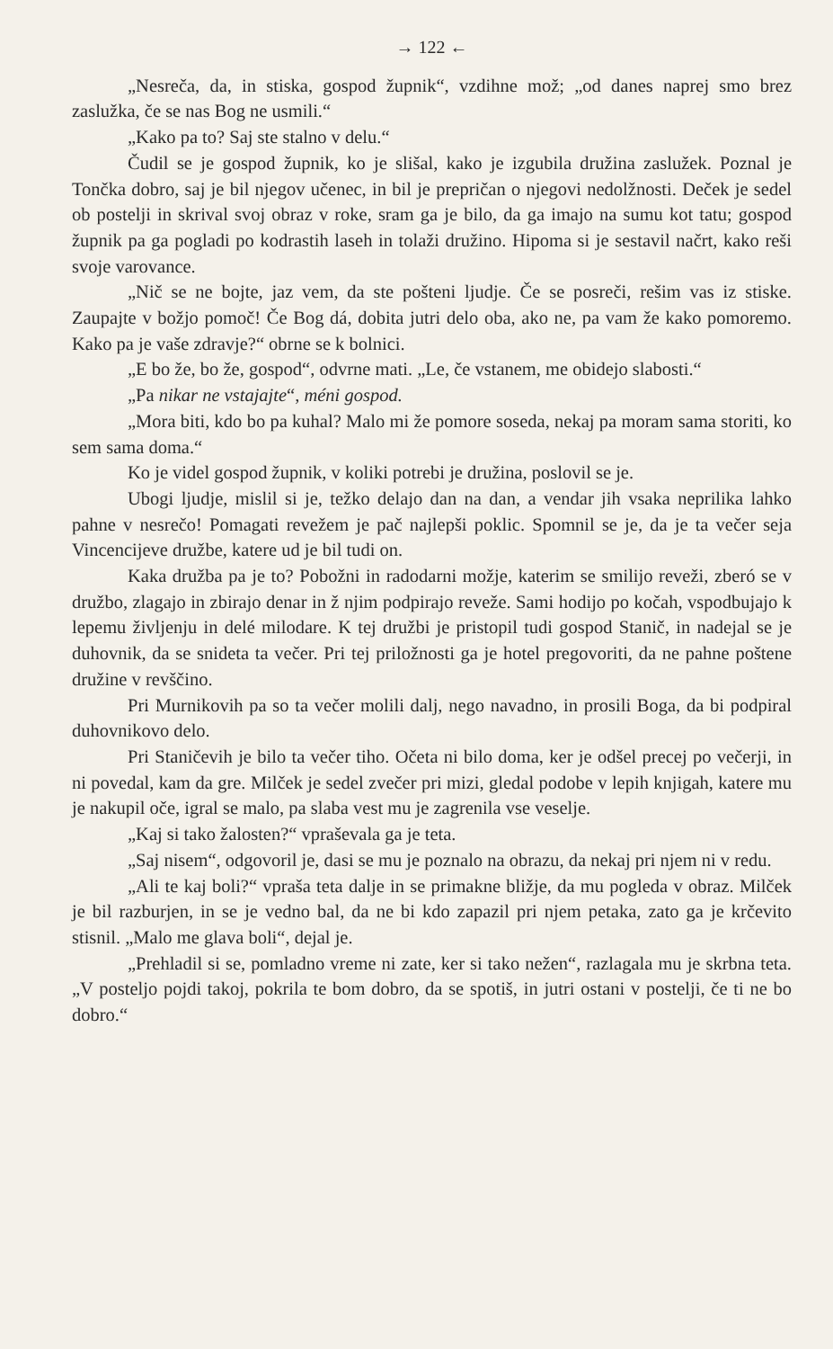→ 122 ←
„Nesreča, da, in stiska, gospod župnik“, vzdihne mož; „od danes naprej smo brez zaslužka, če se nas Bog ne usmili.“
„Kako pa to? Saj ste stalno v delu.“
Čudil se je gospod župnik, ko je slišal, kako je izgubila družina zaslužek. Poznal je Tončka dobro, saj je bil njegov učenec, in bil je prepričan o njegovi nedolžnosti. Deček je sedel ob postelji in skrival svoj obraz v roke, sram ga je bilo, da ga imajo na sumu kot tatu; gospod župnik pa ga pogladi po kodrastih laseh in tolaži družino. Hipoma si je sestavil načrt, kako reši svoje varovance.
„Nič se ne bojte, jaz vem, da ste pošteni ljudje. Če se posreči, rešim vas iz stiske. Zaupajte v božjo pomoč! Če Bog dá, dobita jutri delo oba, ako ne, pa vam že kako pomoremo. Kako pa je vaše zdravje?“ obrne se k bolnici.
„E bo že, bo že, gospod“, odvrne mati. „Le, če vstanem, me obidejo slabosti.“
„Pa nikar ne vstajajte“, méni gospod.
„Mora biti, kdo bo pa kuhal? Malo mi že pomore soseda, nekaj pa moram sama storiti, ko sem sama doma.“
Ko je videl gospod župnik, v koliki potrebi je družina, poslovil se je.
Ubogi ljudje, mislil si je, težko delajo dan na dan, a vendar jih vsaka neprilika lahko pahne v nesrečo! Pomagati revežem je pač najlepši poklic. Spomnil se je, da je ta večer seja Vincencijeve družbe, katere ud je bil tudi on.
Kaka družba pa je to? Pobožni in radodarni možje, katerim se smilijo reveži, zberó se v družbo, zlagajo in zbirajo denar in ž njim podpirajo reveže. Sami hodijo po kočah, vspodbujajo k lepemu življenju in delé milodare. K tej družbi je pristopil tudi gospod Stanič, in nadejal se je duhovnik, da se snideta ta večer. Pri tej priložnosti ga je hotel pregovoriti, da ne pahne poštene družine v revščino.
Pri Murnikovih pa so ta večer molili dalj, nego navadno, in prosili Boga, da bi podpiral duhovnikovo delo.
Pri Staničevih je bilo ta večer tiho. Očeta ni bilo doma, ker je odšel precej po večerji, in ni povedal, kam da gre. Milček je sedel zvečer pri mizi, gledal podobe v lepih knjigah, katere mu je nakupil oče, igral se malo, pa slaba vest mu je zagrenila vse veselje.
„Kaj si tako žalosten?“ vpraševala ga je teta.
„Saj nisem“, odgovoril je, dasi se mu je poznalo na obrazu, da nekaj pri njem ni v redu.
„Ali te kaj boli?“ vpraša teta dalje in se primakne bližje, da mu pogleda v obraz. Milček je bil razburjen, in se je vedno bal, da ne bi kdo zapazil pri njem petaka, zato ga je krčevito stisnil. „Malo me glava boli“, dejal je.
„Prehladil si se, pomladno vreme ni zate, ker si tako nežen“, razlagala mu je skrbna teta. „V posteljo pojdi takoj, pokrila te bom dobro, da se spotiš, in jutri ostani v postelji, če ti ne bo dobro.“